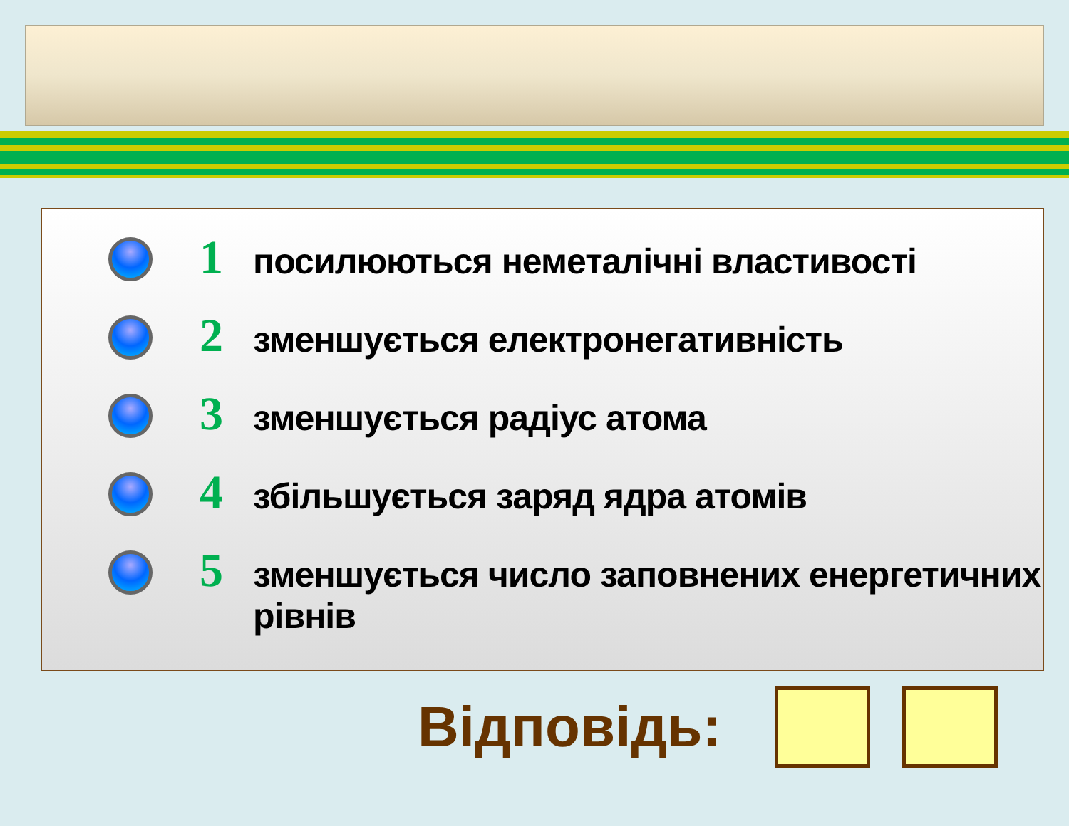1
посилюються неметалічні властивості
2
зменшується електронегативність
3
зменшується радіус атома
4
збільшується заряд ядра атомів
5
зменшується число заповнених енергетичних
рівнів
Відповідь: